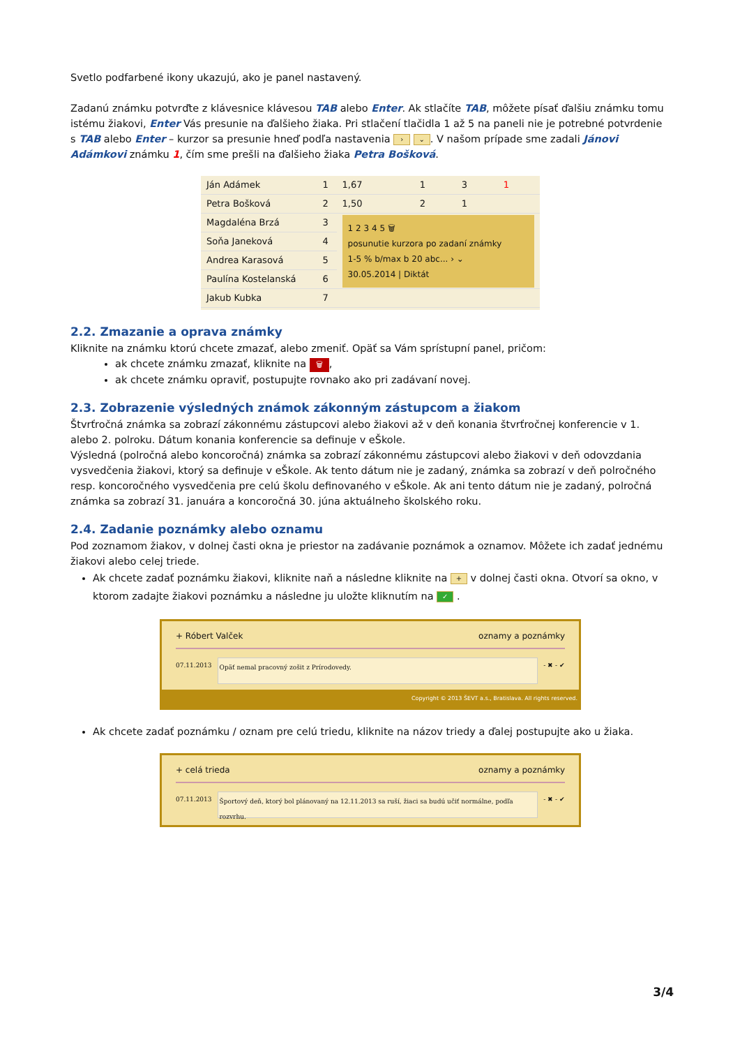Svetlo podfarbené ikony ukazujú, ako je panel nastavený.
Zadanú známku potvrďte z klávesnice klávesou TAB alebo Enter. Ak stlačíte TAB, môžete písať ďalšiu známku tomu istému žiakovi, Enter Vás presunie na ďalšieho žiaka. Pri stlačení tlačidla 1 až 5 na paneli nie je potrebné potvrdenie s TAB alebo Enter – kurzor sa presunie hneď podľa nastavenia › ⌄. V našom prípade sme zadali Jánovi Adámkovi známku 1, čím sme prešli na ďalšieho žiaka Petra Bošková.
| Ján Adámek | 1 | 1,67 | 1 | 3 | 1 |
| Petra Bošková | 2 | 1,50 | 2 | 1 | |
| Magdaléna Brzá | 3 | 1 2 3 4 5 🗑 posunutie kurzora po zadaní známky 1-5 % b/max b 20 abc... › ⌄ 30.05.2014 / Diktát | | | |
| Soňa Janeková | 4 | | | | |
| Andrea Karasová | 5 | | | | |
| Paulína Kostelanská | 6 | | | | |
| Jakub Kubka | 7 | | | | |
2.2. Zmazanie a oprava známky
Kliknite na známku ktorú chcete zmazať, alebo zmeniť. Opäť sa Vám sprístupní panel, pričom:
ak chcete známku zmazať, kliknite na 🗑,
ak chcete známku opraviť, postupujte rovnako ako pri zadávaní novej.
2.3. Zobrazenie výsledných známok zákonným zástupcom a žiakom
Štvrťročná známka sa zobrazí zákonnému zástupcovi alebo žiakovi až v deň konania štvrťročnej konferencie v 1. alebo 2. polroku. Dátum konania konferencie sa definuje v eŠkole.
Výsledná (polročná alebo koncoročná) známka sa zobrazí zákonnému zástupcovi alebo žiakovi v deň odovzdania vysvedčenia žiakovi, ktorý sa definuje v eŠkole. Ak tento dátum nie je zadaný, známka sa zobrazí v deň polročného resp. koncoročného vysvedčenia pre celú školu definovaného v eŠkole. Ak ani tento dátum nie je zadaný, polročná známka sa zobrazí 31. januára a koncoročná 30. júna aktuálneho školského roku.
2.4. Zadanie poznámky alebo oznamu
Pod zoznamom žiakov, v dolnej časti okna je priestor na zadávanie poznámok a oznamov. Môžete ich zadať jednému žiakovi alebo celej triede.
Ak chcete zadať poznámku žiakovi, kliknite naň a následne kliknite na + v dolnej časti okna. Otvorí sa okno, v ktorom zadajte žiakovi poznámku a následne ju uložte kliknutím na ✓ .
+ Róbert Valček oznamy a poznámky
07.11.2013
Opäť nemal pracovný zošit z Prírodovedy.
- ✖ - ✔
Copyright © 2013 ŠEVT a.s., Bratislava. All rights reserved.
Ak chcete zadať poznámku / oznam pre celú triedu, kliknite na názov triedy a ďalej postupujte ako u žiaka.
+ celá trieda oznamy a poznámky
07.11.2013
Športový deň, ktorý bol plánovaný na 12.11.2013 sa ruší, žiaci sa budú učiť normálne, podľa rozvrhu.
- ✖ - ✔
3/4